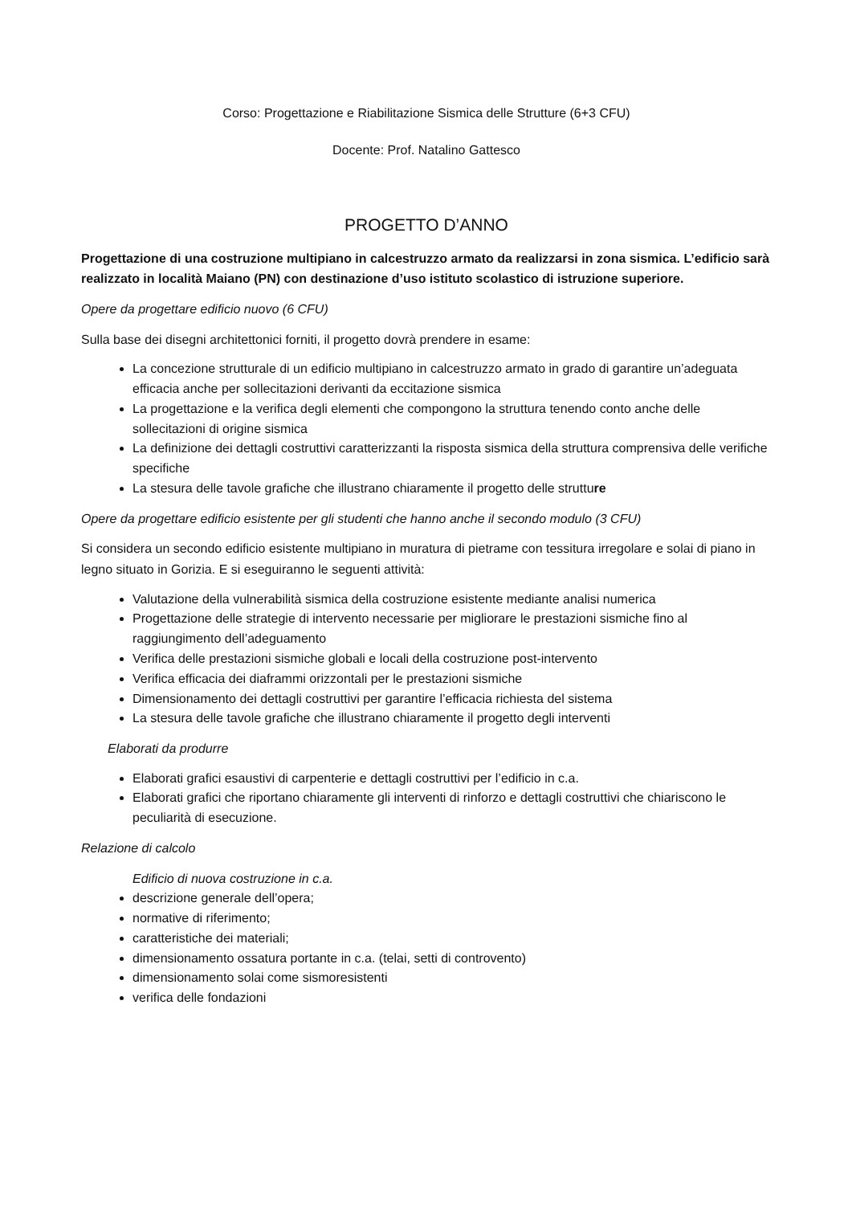Corso: Progettazione e Riabilitazione Sismica delle Strutture (6+3 CFU)
Docente: Prof. Natalino Gattesco
PROGETTO D’ANNO
Progettazione di una costruzione multipiano in calcestruzzo armato da realizzarsi in zona sismica. L’edificio sarà realizzato in località Maiano (PN) con destinazione d’uso istituto scolastico di istruzione superiore.
Opere da progettare edificio nuovo (6 CFU)
Sulla base dei disegni architettonici forniti, il progetto dovrà prendere in esame:
La concezione strutturale di un edificio multipiano in calcestruzzo armato in grado di garantire un’adeguata efficacia anche per sollecitazioni derivanti da eccitazione sismica
La progettazione e la verifica degli elementi che compongono la struttura tenendo conto anche delle sollecitazioni di origine sismica
La definizione dei dettagli costruttivi caratterizzanti la risposta sismica della struttura comprensiva delle verifiche specifiche
La stesura delle tavole grafiche che illustrano chiaramente il progetto delle strutture
Opere da progettare edificio esistente per gli studenti che hanno anche il secondo modulo (3 CFU)
Si considera un secondo edificio esistente multipiano in muratura di pietrame con tessitura irregolare e solai di piano in legno situato in Gorizia. E si eseguiranno le seguenti attività:
Valutazione della vulnerabilità sismica della costruzione esistente mediante analisi numerica
Progettazione delle strategie di intervento necessarie per migliorare le prestazioni sismiche fino al raggiungimento dell’adeguamento
Verifica delle prestazioni sismiche globali e locali della costruzione post-intervento
Verifica efficacia dei diaframmi orizzontali per le prestazioni sismiche
Dimensionamento dei dettagli costruttivi per garantire l’efficacia richiesta del sistema
La stesura delle tavole grafiche che illustrano chiaramente il progetto degli interventi
Elaborati da produrre
Elaborati grafici esaustivi di carpenterie e dettagli costruttivi per l’edificio in c.a.
Elaborati grafici che riportano chiaramente gli interventi di rinforzo e dettagli costruttivi che chiariscono le peculiarità di esecuzione.
Relazione di calcolo
Edificio di nuova costruzione in c.a.
descrizione generale dell’opera;
normative di riferimento;
caratteristiche dei materiali;
dimensionamento ossatura portante in c.a. (telai, setti di controvento)
dimensionamento solai come sismoresistenti
verifica delle fondazioni